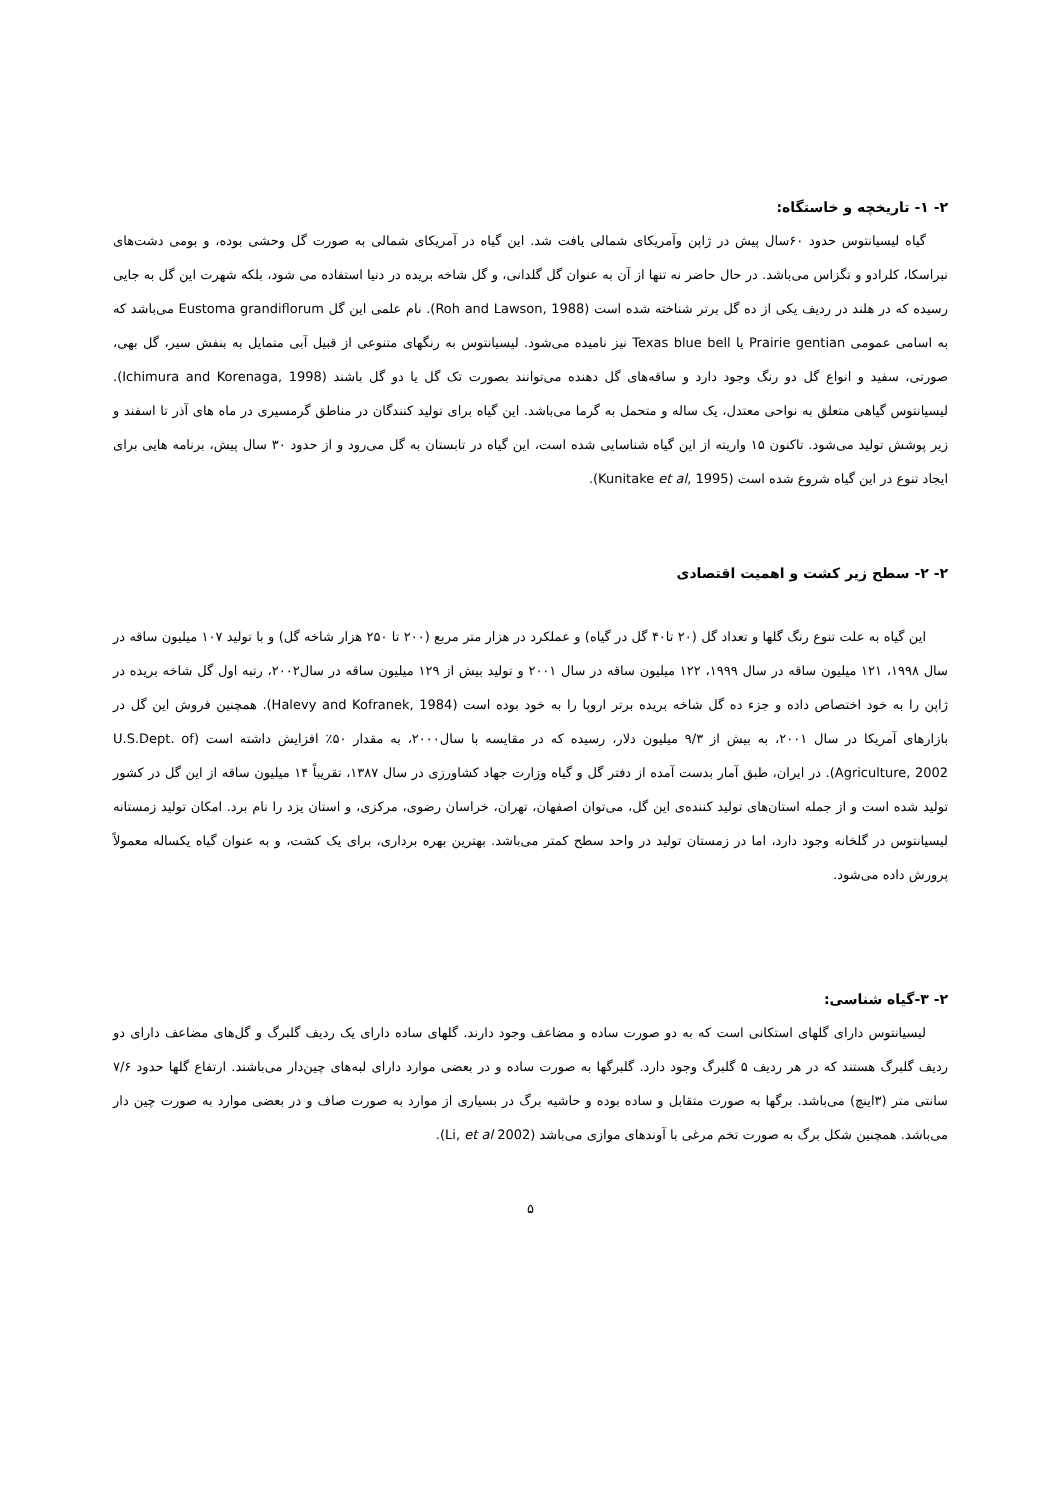۲- ۱- تاریخچه و خاستگاه:
گیاه لیسیانتوس حدود ۶۰سال پیش در ژاپن وآمریکای شمالی یافت شد. این گیاه در آمریکای شمالی به صورت گل وحشی بوده، و بومی دشت‌های نبراسکا، کلرادو و تگزاس می‌باشد. در حال حاضر نه تنها از آن به عنوان گل گلدانی، و گل شاخه بریده در دنیا استفاده می شود، بلکه شهرت این گل به جایی رسیده که در هلند در ردیف یکی از ده گل برتر شناخته شده است (Roh and Lawson, 1988). نام علمی این گل Eustoma grandiflorum می‌باشد که به اسامی عمومی Prairie gentian یا Texas blue bell نیز نامیده می‌شود. لیسیانتوس به رنگهای متنوعی از قبیل آبی متمایل به بنفش سیر، گل بهی، صورتی، سفید و انواع گل دو رنگ وجود دارد و ساقه‌های گل دهنده می‌توانند بصورت تک گل یا دو گل باشند (Ichimura and Korenaga, 1998). لیسیانتوس گیاهی متعلق به نواحی معتدل، یک ساله و متحمل به گرما می‌باشد. این گیاه برای تولید کنندگان در مناطق گرمسیری در ماه های آذر تا اسفند و زیر پوشش تولید می‌شود. تاکنون ۱۵ واریته از این گیاه شناسایی شده است، این گیاه در تابستان به گل می‌رود و از حدود ۳۰ سال پیش، برنامه هایی برای ایجاد تنوع در این گیاه شروع شده است (Kunitake et al, 1995).
۲- ۲- سطح زیر کشت و اهمیت اقتصادی
این گیاه به علت تنوع رنگ گلها و تعداد گل (۲۰ تا۴۰ گل در گیاه) و عملکرد در هزار متر مربع (۲۰۰ تا ۲۵۰ هزار شاخه گل) و با تولید ۱۰۷ میلیون ساقه در سال ۱۹۹۸، ۱۲۱ میلیون ساقه در سال ۱۹۹۹، ۱۲۲ میلیون ساقه در سال ۲۰۰۱ و تولید بیش از ۱۲۹ میلیون ساقه در سال۲۰۰۲، رتبه اول گل شاخه بریده در ژاپن را به خود اختصاص داده و جزء ده گل شاخه بریده برتر اروپا را به خود بوده است (Halevy and Kofranek, 1984). همچنین فروش این گل در بازارهای آمریکا در سال ۲۰۰۱، به بیش از ۹/۳ میلیون دلار، رسیده که در مقایسه با سال۲۰۰۰، به مقدار ۵۰٪ افزایش داشته است (U.S.Dept. of Agriculture, 2002). در ایران، طبق آمار بدست آمده از دفتر گل و گیاه وزارت جهاد کشاورزی در سال ۱۳۸۷، تقریباً ۱۴ میلیون ساقه از این گل در کشور تولید شده است و از جمله استان‌های تولید کننده‌ی این گل، می‌توان اصفهان، تهران، خراسان رضوی، مرکزی، و استان یزد را نام برد. امکان تولید زمستانه لیسیانتوس در گلخانه وجود دارد، اما در زمستان تولید در واحد سطح کمتر می‌باشد. بهترین بهره برداری، برای یک کشت، و به عنوان گیاه یکساله معمولاً پرورش داده می‌شود.
۲- ۳-گیاه شناسی:
لیسیانتوس دارای گلهای استکانی است که به دو صورت ساده و مضاعف وجود دارند. گلهای ساده دارای یک ردیف گلبرگ و گل‌های مضاعف دارای دو ردیف گلبرگ هستند که در هر ردیف ۵ گلبرگ وجود دارد. گلبرگها به صورت ساده و در بعضی موارد دارای لبه‌های چین‌دار می‌باشند. ارتفاع گلها حدود ۷/۶ سانتی متر (۳اینچ) می‌باشد. برگها به صورت متقابل و ساده بوده و حاشیه برگ در بسیاری از موارد به صورت صاف و در بعضی موارد به صورت چین دار می‌باشد. همچنین شکل برگ به صورت تخم مرغی با آوندهای موازی می‌باشد (Li, et al 2002).
۵